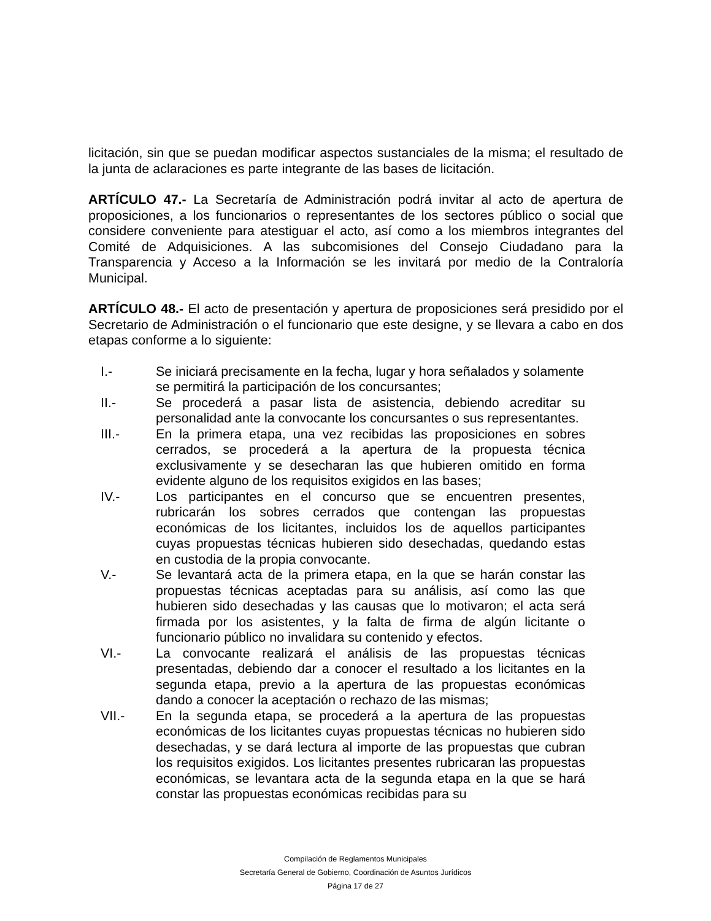licitación, sin que se puedan modificar aspectos sustanciales de la misma; el resultado de la junta de aclaraciones es parte integrante de las bases de licitación.
ARTÍCULO 47.- La Secretaría de Administración podrá invitar al acto de apertura de proposiciones, a los funcionarios o representantes de los sectores público o social que considere conveniente para atestiguar el acto, así como a los miembros integrantes del Comité de Adquisiciones. A las subcomisiones del Consejo Ciudadano para la Transparencia y Acceso a la Información se les invitará por medio de la Contraloría Municipal.
ARTÍCULO 48.- El acto de presentación y apertura de proposiciones será presidido por el Secretario de Administración o el funcionario que este designe, y se llevara a cabo en dos etapas conforme a lo siguiente:
I.- Se iniciará precisamente en la fecha, lugar y hora señalados y solamente se permitirá la participación de los concursantes;
II.- Se procederá a pasar lista de asistencia, debiendo acreditar su personalidad ante la convocante los concursantes o sus representantes.
III.- En la primera etapa, una vez recibidas las proposiciones en sobres cerrados, se procederá a la apertura de la propuesta técnica exclusivamente y se desecharan las que hubieren omitido en forma evidente alguno de los requisitos exigidos en las bases;
IV.- Los participantes en el concurso que se encuentren presentes, rubricarán los sobres cerrados que contengan las propuestas económicas de los licitantes, incluidos los de aquellos participantes cuyas propuestas técnicas hubieren sido desechadas, quedando estas en custodia de la propia convocante.
V.- Se levantará acta de la primera etapa, en la que se harán constar las propuestas técnicas aceptadas para su análisis, así como las que hubieren sido desechadas y las causas que lo motivaron; el acta será firmada por los asistentes, y la falta de firma de algún licitante o funcionario público no invalidara su contenido y efectos.
VI.- La convocante realizará el análisis de las propuestas técnicas presentadas, debiendo dar a conocer el resultado a los licitantes en la segunda etapa, previo a la apertura de las propuestas económicas dando a conocer la aceptación o rechazo de las mismas;
VII.- En la segunda etapa, se procederá a la apertura de las propuestas económicas de los licitantes cuyas propuestas técnicas no hubieren sido desechadas, y se dará lectura al importe de las propuestas que cubran los requisitos exigidos. Los licitantes presentes rubricaran las propuestas económicas, se levantara acta de la segunda etapa en la que se hará constar las propuestas económicas recibidas para su
Compilación de Reglamentos Municipales
Secretaría General de Gobierno, Coordinación de Asuntos Jurídicos
Página 17 de 27